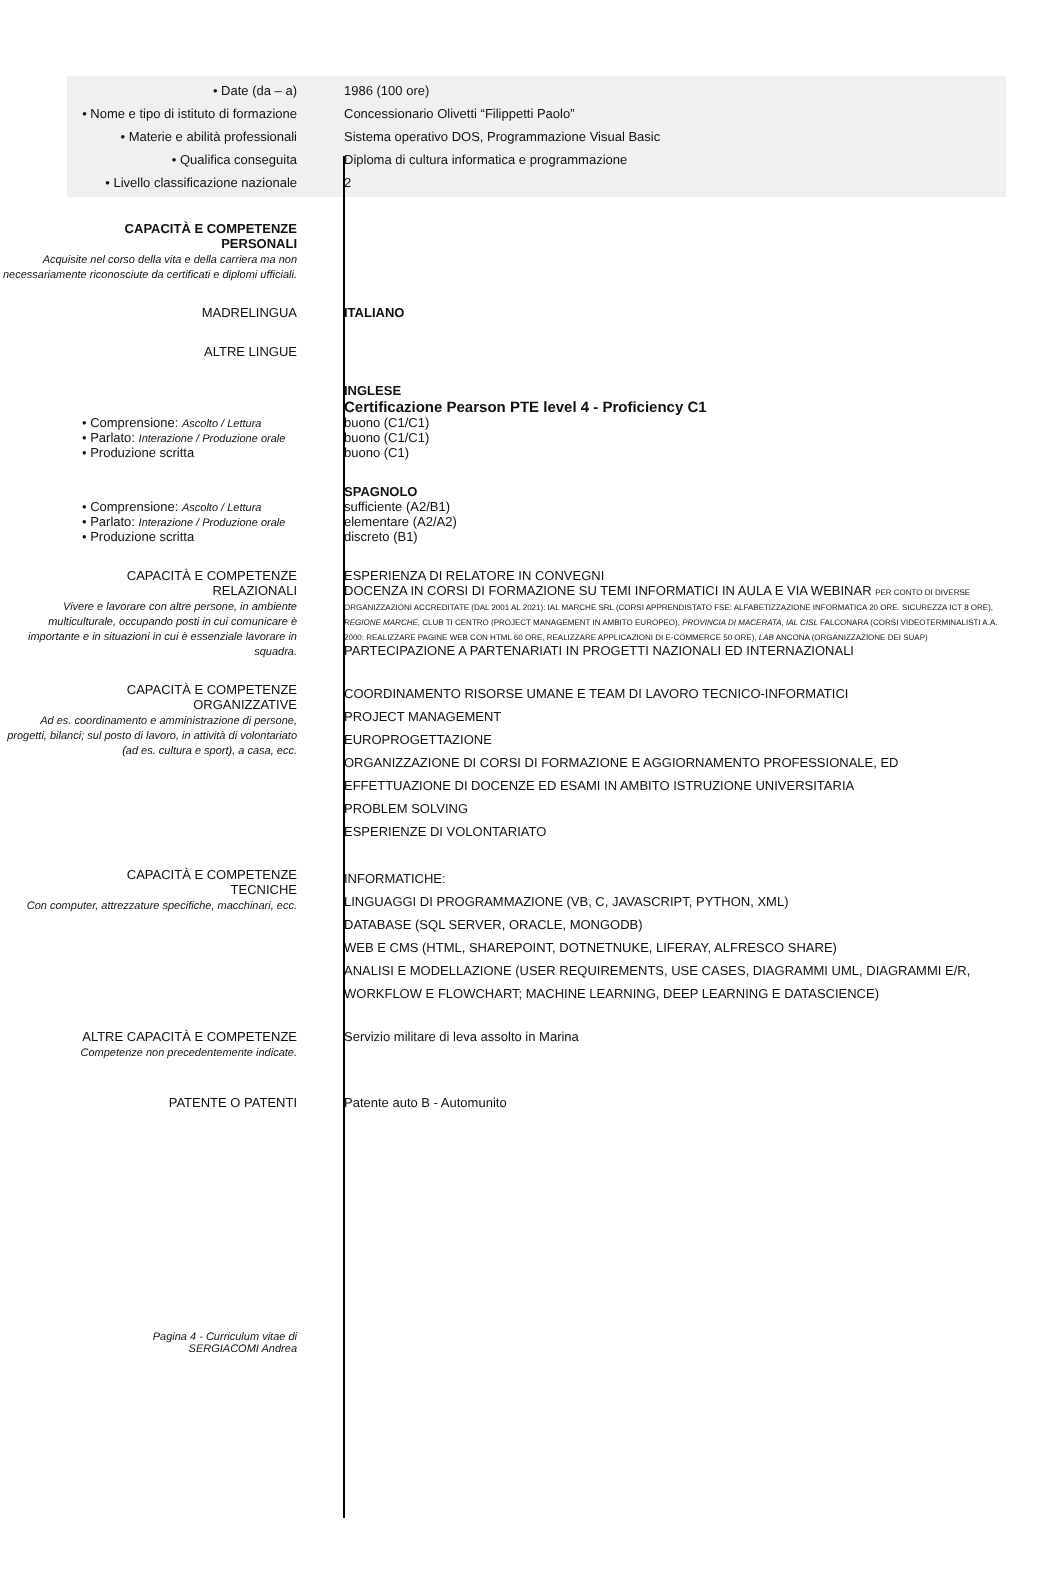• Date (da – a) 1986 (100 ore)
• Nome e tipo di istituto di formazione
Concessionario Olivetti “Filippetti Paolo”
• Materie e abilità professionali
Sistema operativo DOS, Programmazione Visual Basic
• Qualifica conseguita Diploma di cultura informatica e programmazione
• Livello classificazione nazionale
2
CAPACITÀ E COMPETENZE
PERSONALI
Acquisite nel corso della vita e della carriera ma non necessariamente riconosciute da certificati e diplomi ufficiali.
MADRELINGUA ITALIANO
ALTRE LINGUE
INGLESE
Certificazione Pearson PTE level 4 - Proficiency C1
• Comprensione: Ascolto / Lettura
buono (C1/C1)
• Parlato: Interazione / Produzione orale
buono (C1/C1)
• Produzione scritta buono (C1)
SPAGNOLO
• Comprensione: Ascolto / Lettura
sufficiente (A2/B1)
• Parlato: Interazione / Produzione orale
elementare (A2/A2)
• Produzione scritta discreto (B1)
CAPACITÀ E COMPETENZE
RELAZIONALI
Vivere e lavorare con altre persone, in ambiente multiculturale, occupando posti in cui comunicare è importante e in situazioni in cui è essenziale lavorare in squadra.
ESPERIENZA DI RELATORE IN CONVEGNI
DOCENZA IN CORSI DI FORMAZIONE SU TEMI INFORMATICI IN AULA E VIA WEBINAR PER CONTO DI DIVERSE ORGANIZZAZIONI ACCREDITATE (DAL 2001 AL 2021): IAL MARCHE SRL (CORSI APPRENDISTATO FSE: ALFABETIZZAZIONE INFORMATICA 20 ORE. SICUREZZA ICT 8 ORE), REGIONE MARCHE, CLUB TI CENTRO (PROJECT MANAGEMENT IN AMBITO EUROPEO), PROVINCIA DI MACERATA, IAL CISL FALCONARA (CORSI VIDEOTERMINALISTI A.A. 2000: REALIZZARE PAGINE WEB CON HTML 60 ORE, REALIZZARE APPLICAZIONI DI E-COMMERCE 50 ORE), LAB ANCONA (ORGANIZZAZIONE DEI SUAP)
PARTECIPAZIONE A PARTENARIATI IN PROGETTI NAZIONALI ED INTERNAZIONALI
CAPACITÀ E COMPETENZE
ORGANIZZATIVE
Ad es. coordinamento e amministrazione di persone, progetti, bilanci; sul posto di lavoro, in attività di volontariato (ad es. cultura e sport), a casa, ecc.
COORDINAMENTO RISORSE UMANE E TEAM DI LAVORO TECNICO-INFORMATICI
PROJECT MANAGEMENT
EUROPROGETTAZIONE
ORGANIZZAZIONE DI CORSI DI FORMAZIONE E AGGIORNAMENTO PROFESSIONALE, ED EFFETTUAZIONE DI DOCENZE ED ESAMI IN AMBITO ISTRUZIONE UNIVERSITARIA
PROBLEM SOLVING
ESPERIENZE DI VOLONTARIATO
CAPACITÀ E COMPETENZE
TECNICHE
Con computer, attrezzature specifiche, macchinari, ecc.
INFORMATICHE:
LINGUAGGI DI PROGRAMMAZIONE (VB, C, JAVASCRIPT, PYTHON, XML)
DATABASE (SQL SERVER, ORACLE, MONGODB)
WEB E CMS (HTML, SHAREPOINT, DOTNETNUKE, LIFERAY, ALFRESCO SHARE)
ANALISI E MODELLAZIONE (USER REQUIREMENTS, USE CASES, DIAGRAMMI UML, DIAGRAMMI E/R, WORKFLOW E FLOWCHART; MACHINE LEARNING, DEEP LEARNING E DATASCIENCE)
ALTRE CAPACITÀ E COMPETENZE
Competenze non precedentemente indicate.
Servizio militare di leva assolto in Marina
PATENTE O PATENTI Patente auto B - Automunito
Pagina 4 - Curriculum vitae di
SERGIACOMI Andrea